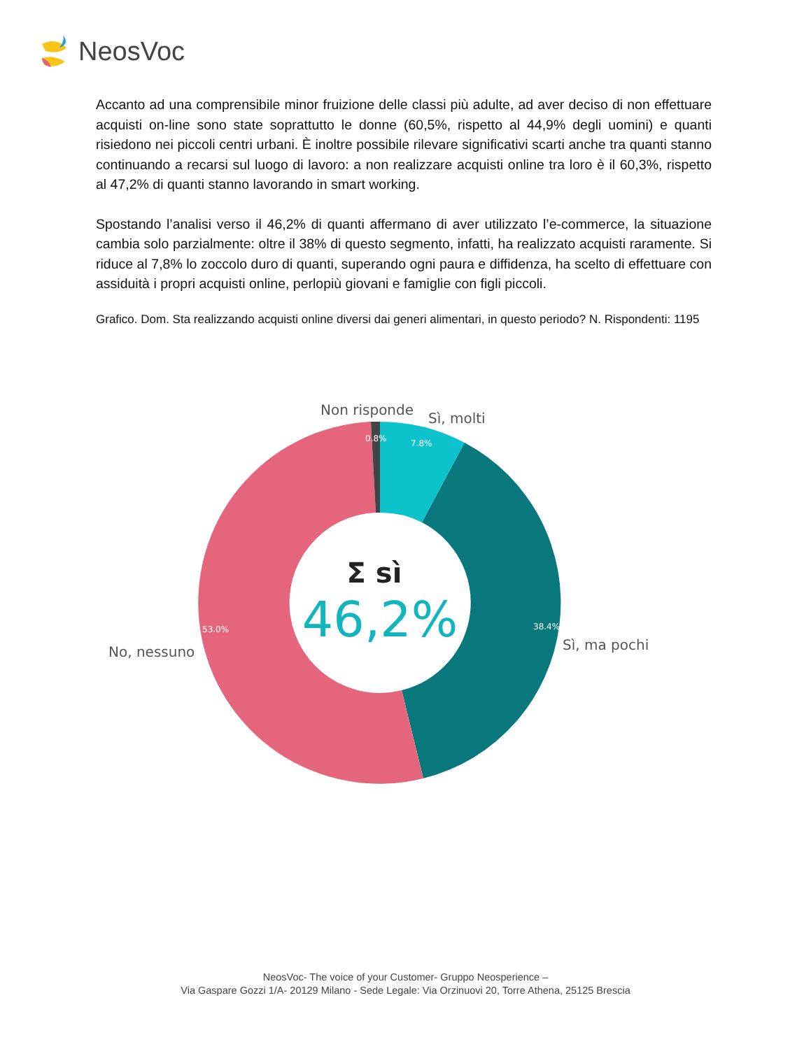NeosVoc
Accanto ad una comprensibile minor fruizione delle classi più adulte, ad aver deciso di non effettuare acquisti on-line sono state soprattutto le donne (60,5%, rispetto al 44,9% degli uomini) e quanti risiedono nei piccoli centri urbani. È inoltre possibile rilevare significativi scarti anche tra quanti stanno continuando a recarsi sul luogo di lavoro: a non realizzare acquisti online tra loro è il 60,3%, rispetto al 47,2% di quanti stanno lavorando in smart working.
Spostando l’analisi verso il 46,2% di quanti affermano di aver utilizzato l’e-commerce, la situazione cambia solo parzialmente: oltre il 38% di questo segmento, infatti, ha realizzato acquisti raramente. Si riduce al 7,8% lo zoccolo duro di quanti, superando ogni paura e diffidenza, ha scelto di effettuare con assiduità i propri acquisti online, perlopiù giovani e famiglie con figli piccoli.
Grafico. Dom. Sta realizzando acquisti online diversi dai generi alimentari, in questo periodo? N. Rispondenti: 1195
Non risponde
Sì, molti
0.8%
7.8%
38.4%
Sì, ma pochi
53.0%
No, nessuno
Σ sì
46,2%
NeosVoc- The voice of your Customer- Gruppo Neosperience –
Via Gaspare Gozzi 1/A- 20129 Milano - Sede Legale: Via Orzinuovi 20, Torre Athena, 25125 Brescia